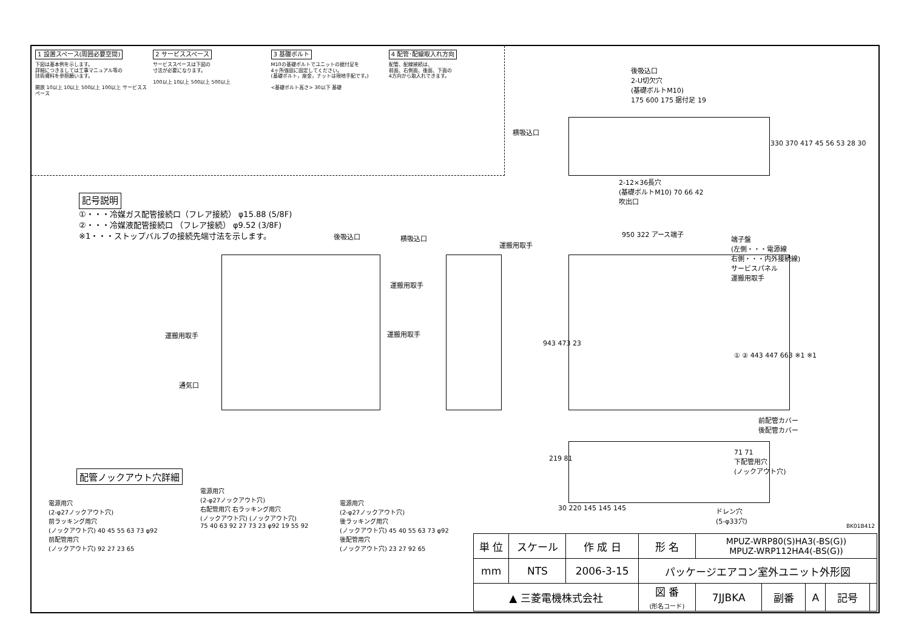1 設置スペース(周囲必要空間)
下図は基本例を示します。
詳細につきましては工事マニュアル等の
技術資料を参照願います。
開放 10以上 10以上 500以上 100以上 サービススペース
2 サービススペース
サービススペースは下図の
寸法が必要になります。
100以上 10以上 500以上 500以上
3 基礎ボルト
M10の基礎ボルトでユニットの据付足を
4ヶ所強固に固定してください。
(基礎ボルト，座金，ナットは現地手配です。)
<基礎ボルト高さ> 30以下 基礎
4 配管･配線取入れ方向
配管、配線接続は、
前面、右側面、後面、下面の
4方向から取入れできます。
記号説明
①・・・冷媒ガス配管接続口（フレア接続） φ15.88 (5/8F)
②・・・冷媒液配管接続口 （フレア接続） φ9.52 (3/8F)
※1・・・ストップバルブの接続先端寸法を示します。
後吸込口
2-U切欠穴
(基礎ボルトM10)
175 600 175 据付足 19
横吸込口
2-12×36長穴
(基礎ボルトM10) 70 66 42
吹出口
330 370 417 45 56 53 28 30
後吸込口 横吸込口
運搬用取手
950 322 アース端子
端子盤
(左側・・・電源線
右側・・・内外接続線)
サービスパネル
運搬用取手
運搬用取手
運搬用取手 運搬用取手
通気口
943 473 23
① ② 443 447 663 ※1 ※1
前配管カバー
後配管カバー
71 71
下配管用穴
(ノックアウト穴)
219 81
30 220 145 145 145
ドレン穴
(5-φ33穴)
配管ノックアウト穴詳細
電源用穴
(2-φ27ノックアウト穴)
前ラッキング用穴
(ノックアウト穴) 40 45 55 63 73 φ92
前配管用穴
(ノックアウト穴) 92 27 23 65
電源用穴
(2-φ27ノックアウト穴)
右配管用穴 右ラッキング用穴
(ノックアウト穴) (ノックアウト穴)
75 40 63 92 27 73 23 φ92 19 55 92
電源用穴
(2-φ27ノックアウト穴)
後ラッキング用穴
(ノックアウト穴) 45 40 55 63 73 φ92
後配管用穴
(ノックアウト穴) 23 27 92 65
BK01B412
| 単 位 | スケール | 作 成 日 | 形 名 | MPUZ-WRP80(S)HA3(-BS(G)) MPUZ-WRP112HA4(-BS(G)) | | | | |
| mm | NTS | 2006-3-15 | パッケージエアコン室外ユニット外形図 | | | | | |
| ▲ 三菱電機株式会社 | | | 図 番 (形名コード) | 7JJBKA | 副番 | A | 記号 | |